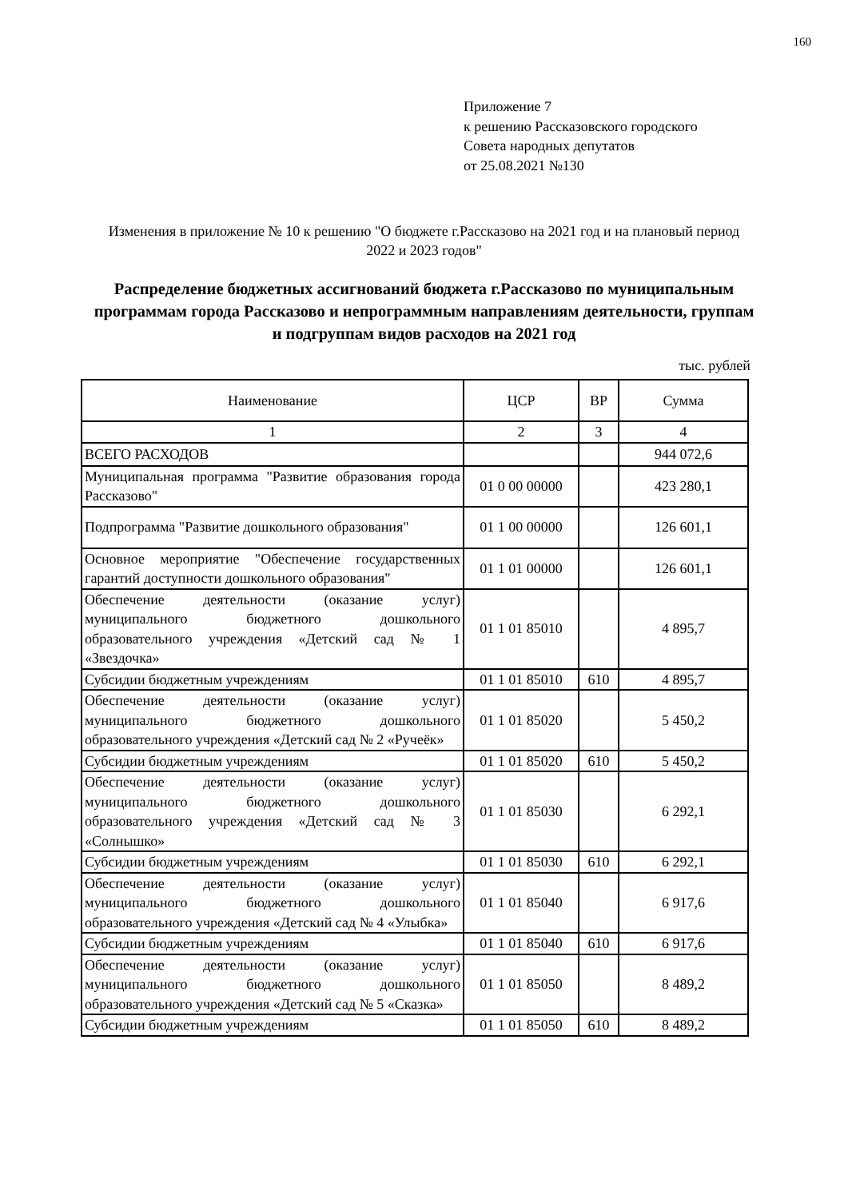160
Приложение 7
к решению Рассказовского городского
Совета народных депутатов
от 25.08.2021 №130
Изменения в приложение № 10 к решению "О бюджете г.Рассказово на 2021 год и на плановый период 2022 и 2023 годов"
Распределение бюджетных ассигнований бюджета г.Рассказово по муниципальным программам города Рассказово и непрограммным направлениям деятельности, группам и подгруппам видов расходов на 2021 год
тыс. рублей
| Наименование | ЦСР | ВР | Сумма |
| --- | --- | --- | --- |
| 1 | 2 | 3 | 4 |
| ВСЕГО РАСХОДОВ | | | 944 072,6 |
| Муниципальная программа "Развитие образования города Рассказово" | 01 0 00 00000 | | 423 280,1 |
| Подпрограмма "Развитие дошкольного образования" | 01 1 00 00000 | | 126 601,1 |
| Основное мероприятие "Обеспечение государственных гарантий доступности дошкольного образования" | 01 1 01 00000 | | 126 601,1 |
| Обеспечение деятельности (оказание услуг) муниципального бюджетного дошкольного образовательного учреждения «Детский сад № 1 «Звездочка» | 01 1 01 85010 | | 4 895,7 |
| Субсидии бюджетным учреждениям | 01 1 01 85010 | 610 | 4 895,7 |
| Обеспечение деятельности (оказание услуг) муниципального бюджетного дошкольного образовательного учреждения «Детский сад № 2 «Ручеёк» | 01 1 01 85020 | | 5 450,2 |
| Субсидии бюджетным учреждениям | 01 1 01 85020 | 610 | 5 450,2 |
| Обеспечение деятельности (оказание услуг) муниципального бюджетного дошкольного образовательного учреждения «Детский сад № 3 «Солнышко» | 01 1 01 85030 | | 6 292,1 |
| Субсидии бюджетным учреждениям | 01 1 01 85030 | 610 | 6 292,1 |
| Обеспечение деятельности (оказание услуг) муниципального бюджетного дошкольного образовательного учреждения «Детский сад № 4 «Улыбка» | 01 1 01 85040 | | 6 917,6 |
| Субсидии бюджетным учреждениям | 01 1 01 85040 | 610 | 6 917,6 |
| Обеспечение деятельности (оказание услуг) муниципального бюджетного дошкольного образовательного учреждения «Детский сад № 5 «Сказка» | 01 1 01 85050 | | 8 489,2 |
| Субсидии бюджетным учреждениям | 01 1 01 85050 | 610 | 8 489,2 |